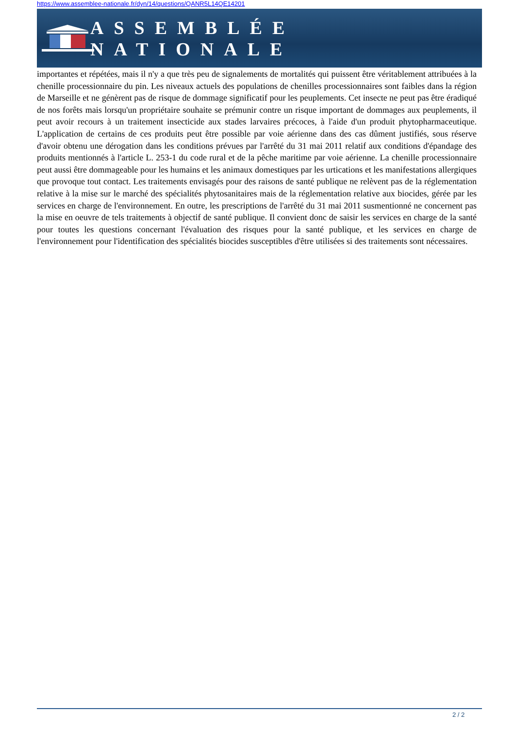https://www.assemblee-nationale.fr/dyn/14/questions/QANR5L14QE14201
ASSEMBLÉE NATIONALE
importantes et répétées, mais il n'y a que très peu de signalements de mortalités qui puissent être véritablement attribuées à la chenille processionnaire du pin. Les niveaux actuels des populations de chenilles processionnaires sont faibles dans la région de Marseille et ne génèrent pas de risque de dommage significatif pour les peuplements. Cet insecte ne peut pas être éradiqué de nos forêts mais lorsqu'un propriétaire souhaite se prémunir contre un risque important de dommages aux peuplements, il peut avoir recours à un traitement insecticide aux stades larvaires précoces, à l'aide d'un produit phytopharmaceutique. L'application de certains de ces produits peut être possible par voie aérienne dans des cas dûment justifiés, sous réserve d'avoir obtenu une dérogation dans les conditions prévues par l'arrêté du 31 mai 2011 relatif aux conditions d'épandage des produits mentionnés à l'article L. 253-1 du code rural et de la pêche maritime par voie aérienne. La chenille processionnaire peut aussi être dommageable pour les humains et les animaux domestiques par les urtications et les manifestations allergiques que provoque tout contact. Les traitements envisagés pour des raisons de santé publique ne relèvent pas de la réglementation relative à la mise sur le marché des spécialités phytosanitaires mais de la réglementation relative aux biocides, gérée par les services en charge de l'environnement. En outre, les prescriptions de l'arrêté du 31 mai 2011 susmentionné ne concernent pas la mise en oeuvre de tels traitements à objectif de santé publique. Il convient donc de saisir les services en charge de la santé pour toutes les questions concernant l'évaluation des risques pour la santé publique, et les services en charge de l'environnement pour l'identification des spécialités biocides susceptibles d'être utilisées si des traitements sont nécessaires.
2 / 2